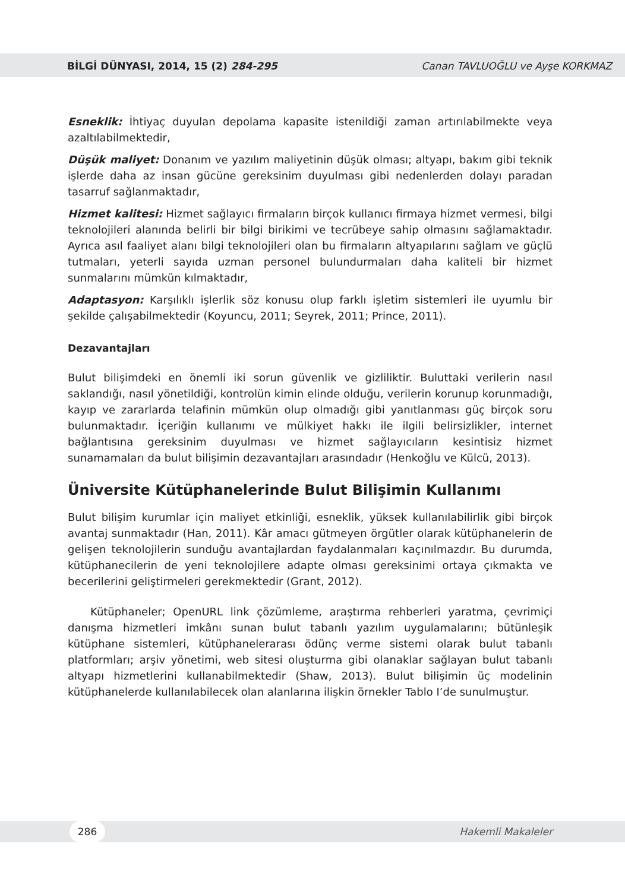BİLGİ DÜNYASI, 2014, 15 (2) 284-295 Canan TAVLUOĞLU ve Ayşe KORKMAZ
Esneklik: İhtiyaç duyulan depolama kapasite istenildiği zaman artırılabilmekte veya azaltılabilmektedir,
Düşük maliyet: Donanım ve yazılım maliyetinin düşük olması; altyapı, bakım gibi teknik işlerde daha az insan gücüne gereksinim duyulması gibi nedenlerden dolayı paradan tasarruf sağlanmaktadır,
Hizmet kalitesi: Hizmet sağlayıcı firmaların birçok kullanıcı firmaya hizmet vermesi, bilgi teknolojileri alanında belirli bir bilgi birikimi ve tecrübeye sahip olmasını sağlamaktadır. Ayrıca asıl faaliyet alanı bilgi teknolojileri olan bu firmaların altyapılarını sağlam ve güçlü tutmaları, yeterli sayıda uzman personel bulundurmaları daha kaliteli bir hizmet sunmalarını mümkün kılmaktadır,
Adaptasyon: Karşılıklı işlerlik söz konusu olup farklı işletim sistemleri ile uyumlu bir şekilde çalışabilmektedir (Koyuncu, 2011; Seyrek, 2011; Prince, 2011).
Dezavantajları
Bulut bilişimdeki en önemli iki sorun güvenlik ve gizliliktir. Buluttaki verilerin nasıl saklandığı, nasıl yönetildiği, kontrolün kimin elinde olduğu, verilerin korunup korunmadığı, kayıp ve zararlarda telafinin mümkün olup olmadığı gibi yanıtlanması güç birçok soru bulunmaktadır. İçeriğin kullanımı ve mülkiyet hakkı ile ilgili belirsizlikler, internet bağlantısına gereksinim duyulması ve hizmet sağlayıcıların kesintisiz hizmet sunamamaları da bulut bilişimin dezavantajları arasındadır (Henkoğlu ve Külcü, 2013).
Üniversite Kütüphanelerinde Bulut Bilişimin Kullanımı
Bulut bilişim kurumlar için maliyet etkinliği, esneklik, yüksek kullanılabilirlik gibi birçok avantaj sunmaktadır (Han, 2011). Kâr amacı gütmeyen örgütler olarak kütüphanelerin de gelişen teknolojilerin sunduğu avantajlardan faydalanmaları kaçınılmazdır. Bu durumda, kütüphanecilerin de yeni teknolojilere adapte olması gereksinimi ortaya çıkmakta ve becerilerini geliştirmeleri gerekmektedir (Grant, 2012).
Kütüphaneler; OpenURL link çözümleme, araştırma rehberleri yaratma, çevrimiçi danışma hizmetleri imkânı sunan bulut tabanlı yazılım uygulamalarını; bütünleşik kütüphane sistemleri, kütüphanelerarası ödünç verme sistemi olarak bulut tabanlı platformları; arşiv yönetimi, web sitesi oluşturma gibi olanaklar sağlayan bulut tabanlı altyapı hizmetlerini kullanabilmektedir (Shaw, 2013). Bulut bilişimin üç modelinin kütüphanelerde kullanılabilecek olan alanlarına ilişkin örnekler Tablo I’de sunulmuştur.
286 Hakemli Makaleler